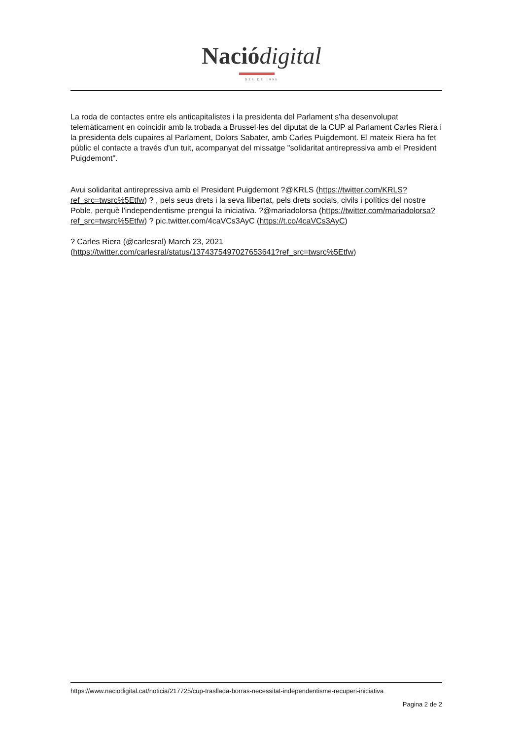Nació digital
DES DE 1996
La roda de contactes entre els anticapitalistes i la presidenta del Parlament s'ha desenvolupat telemàticament en coincidir amb la trobada a Brussel·les del diputat de la CUP al Parlament Carles Riera i la presidenta dels cupaires al Parlament, Dolors Sabater, amb Carles Puigdemont. El mateix Riera ha fet públic el contacte a través d'un tuit, acompanyat del missatge "solidaritat antirepressiva amb el President Puigdemont".
Avui solidaritat antirepressiva amb el President Puigdemont ?@KRLS (https://twitter.com/KRLS?ref_src=twsrc%5Etfw) ? , pels seus drets i la seva llibertat, pels drets socials, civils i polítics del nostre Poble, perquè l'independentisme prengui la iniciativa. ?@mariadolorsa (https://twitter.com/mariadolorsa?ref_src=twsrc%5Etfw) ? pic.twitter.com/4caVCs3AyC (https://t.co/4caVCs3AyC)
? Carles Riera (@carlesral) March 23, 2021
(https://twitter.com/carlesral/status/1374375497027653641?ref_src=twsrc%5Etfw)
https://www.naciodigital.cat/noticia/217725/cup-trasllada-borras-necessitat-independentisme-recuperi-iniciativa
Pagina 2 de 2